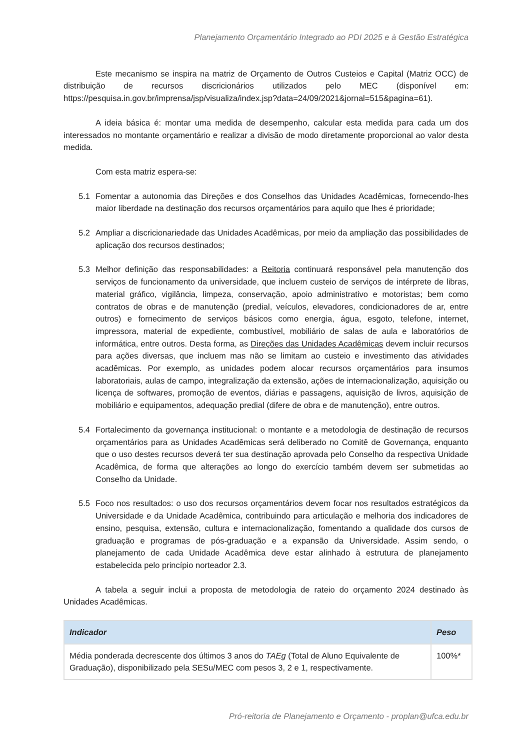Planejamento Orçamentário Integrado ao PDI 2025 e à Gestão Estratégica
Este mecanismo se inspira na matriz de Orçamento de Outros Custeios e Capital (Matriz OCC) de distribuição de recursos discricionários utilizados pelo MEC (disponível em: https://pesquisa.in.gov.br/imprensa/jsp/visualiza/index.jsp?data=24/09/2021&jornal=515&pagina=61).
A ideia básica é: montar uma medida de desempenho, calcular esta medida para cada um dos interessados no montante orçamentário e realizar a divisão de modo diretamente proporcional ao valor desta medida.
Com esta matriz espera-se:
5.1 Fomentar a autonomia das Direções e dos Conselhos das Unidades Acadêmicas, fornecendo-lhes maior liberdade na destinação dos recursos orçamentários para aquilo que lhes é prioridade;
5.2 Ampliar a discricionariedade das Unidades Acadêmicas, por meio da ampliação das possibilidades de aplicação dos recursos destinados;
5.3 Melhor definição das responsabilidades: a Reitoria continuará responsável pela manutenção dos serviços de funcionamento da universidade, que incluem custeio de serviços de intérprete de libras, material gráfico, vigilância, limpeza, conservação, apoio administrativo e motoristas; bem como contratos de obras e de manutenção (predial, veículos, elevadores, condicionadores de ar, entre outros) e fornecimento de serviços básicos como energia, água, esgoto, telefone, internet, impressora, material de expediente, combustível, mobiliário de salas de aula e laboratórios de informática, entre outros. Desta forma, as Direções das Unidades Acadêmicas devem incluir recursos para ações diversas, que incluem mas não se limitam ao custeio e investimento das atividades acadêmicas. Por exemplo, as unidades podem alocar recursos orçamentários para insumos laboratoriais, aulas de campo, integralização da extensão, ações de internacionalização, aquisição ou licença de softwares, promoção de eventos, diárias e passagens, aquisição de livros, aquisição de mobiliário e equipamentos, adequação predial (difere de obra e de manutenção), entre outros.
5.4 Fortalecimento da governança institucional: o montante e a metodologia de destinação de recursos orçamentários para as Unidades Acadêmicas será deliberado no Comitê de Governança, enquanto que o uso destes recursos deverá ter sua destinação aprovada pelo Conselho da respectiva Unidade Acadêmica, de forma que alterações ao longo do exercício também devem ser submetidas ao Conselho da Unidade.
5.5 Foco nos resultados: o uso dos recursos orçamentários devem focar nos resultados estratégicos da Universidade e da Unidade Acadêmica, contribuindo para articulação e melhoria dos indicadores de ensino, pesquisa, extensão, cultura e internacionalização, fomentando a qualidade dos cursos de graduação e programas de pós-graduação e a expansão da Universidade. Assim sendo, o planejamento de cada Unidade Acadêmica deve estar alinhado à estrutura de planejamento estabelecida pelo princípio norteador 2.3.
A tabela a seguir inclui a proposta de metodologia de rateio do orçamento 2024 destinado às Unidades Acadêmicas.
| Indicador | Peso |
| --- | --- |
| Média ponderada decrescente dos últimos 3 anos do TAEg (Total de Aluno Equivalente de Graduação), disponibilizado pela SESu/MEC com pesos 3, 2 e 1, respectivamente. | 100%* |
Pró-reitoria de Planejamento e Orçamento - proplan@ufca.edu.br